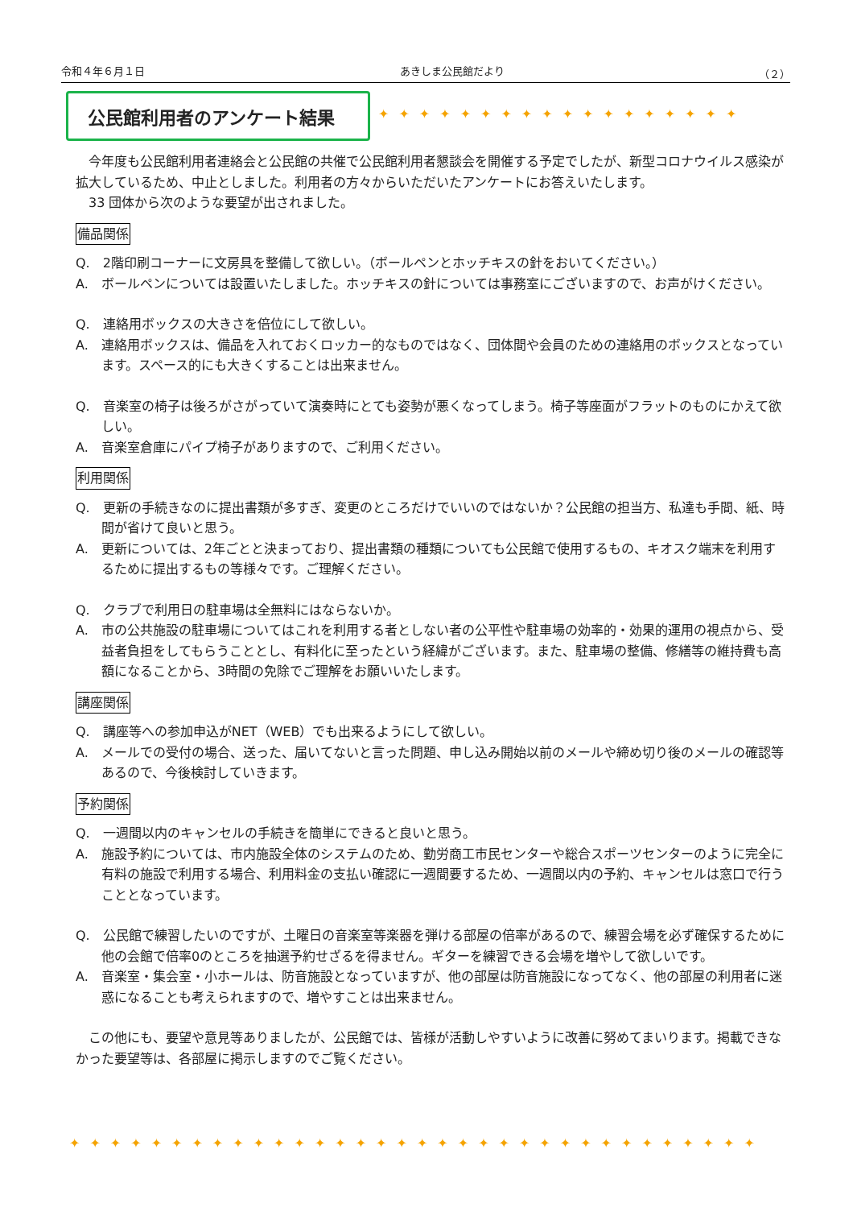令和４年６月１日 あきしま公民館だより （２）
公民館利用者のアンケート結果
✦✦✦✦✦✦✦✦✦✦✦✦✦✦✦✦✦✦
　今年度も公民館利用者連絡会と公民館の共催で公民館利用者懇談会を開催する予定でしたが、新型コロナウイルス感染が拡大しているため、中止としました。利用者の方々からいただいたアンケートにお答えいたします。
　33 団体から次のような要望が出されました。
備品関係
Q.　2階印刷コーナーに文房具を整備して欲しい。（ボールペンとホッチキスの針をおいてください。）
A.　ボールペンについては設置いたしました。ホッチキスの針については事務室にございますので、お声がけください。
Q.　連絡用ボックスの大きさを倍位にして欲しい。
A.　連絡用ボックスは、備品を入れておくロッカー的なものではなく、団体間や会員のための連絡用のボックスとなっています。スペース的にも大きくすることは出来ません。
Q.　音楽室の椅子は後ろがさがっていて演奏時にとても姿勢が悪くなってしまう。椅子等座面がフラットのものにかえて欲しい。
A.　音楽室倉庫にパイプ椅子がありますので、ご利用ください。
利用関係
Q.　更新の手続きなのに提出書類が多すぎ、変更のところだけでいいのではないか？公民館の担当方、私達も手間、紙、時間が省けて良いと思う。
A.　更新については、2年ごとと決まっており、提出書類の種類についても公民館で使用するもの、キオスク端末を利用するために提出するもの等様々です。ご理解ください。
Q.　クラブで利用日の駐車場は全無料にはならないか。
A.　市の公共施設の駐車場についてはこれを利用する者としない者の公平性や駐車場の効率的・効果的運用の視点から、受益者負担をしてもらうこととし、有料化に至ったという経緯がございます。また、駐車場の整備、修繕等の維持費も高額になることから、3時間の免除でご理解をお願いいたします。
講座関係
Q.　講座等への参加申込がNET（WEB）でも出来るようにして欲しい。
A.　メールでの受付の場合、送った、届いてないと言った問題、申し込み開始以前のメールや締め切り後のメールの確認等あるので、今後検討していきます。
予約関係
Q.　一週間以内のキャンセルの手続きを簡単にできると良いと思う。
A.　施設予約については、市内施設全体のシステムのため、勤労商工市民センターや総合スポーツセンターのように完全に有料の施設で利用する場合、利用料金の支払い確認に一週間要するため、一週間以内の予約、キャンセルは窓口で行うこととなっています。
Q.　公民館で練習したいのですが、土曜日の音楽室等楽器を弾ける部屋の倍率があるので、練習会場を必ず確保するために他の会館で倍率0のところを抽選予約せざるを得ません。ギターを練習できる会場を増やして欲しいです。
A.　音楽室・集会室・小ホールは、防音施設となっていますが、他の部屋は防音施設になってなく、他の部屋の利用者に迷惑になることも考えられますので、増やすことは出来ません。
　この他にも、要望や意見等ありましたが、公民館では、皆様が活動しやすいように改善に努めてまいります。掲載できなかった要望等は、各部屋に掲示しますのでご覧ください。
✦✦✦✦✦✦✦✦✦✦✦✦✦✦✦✦✦✦✦✦✦✦✦✦✦✦✦✦✦✦✦✦✦✦